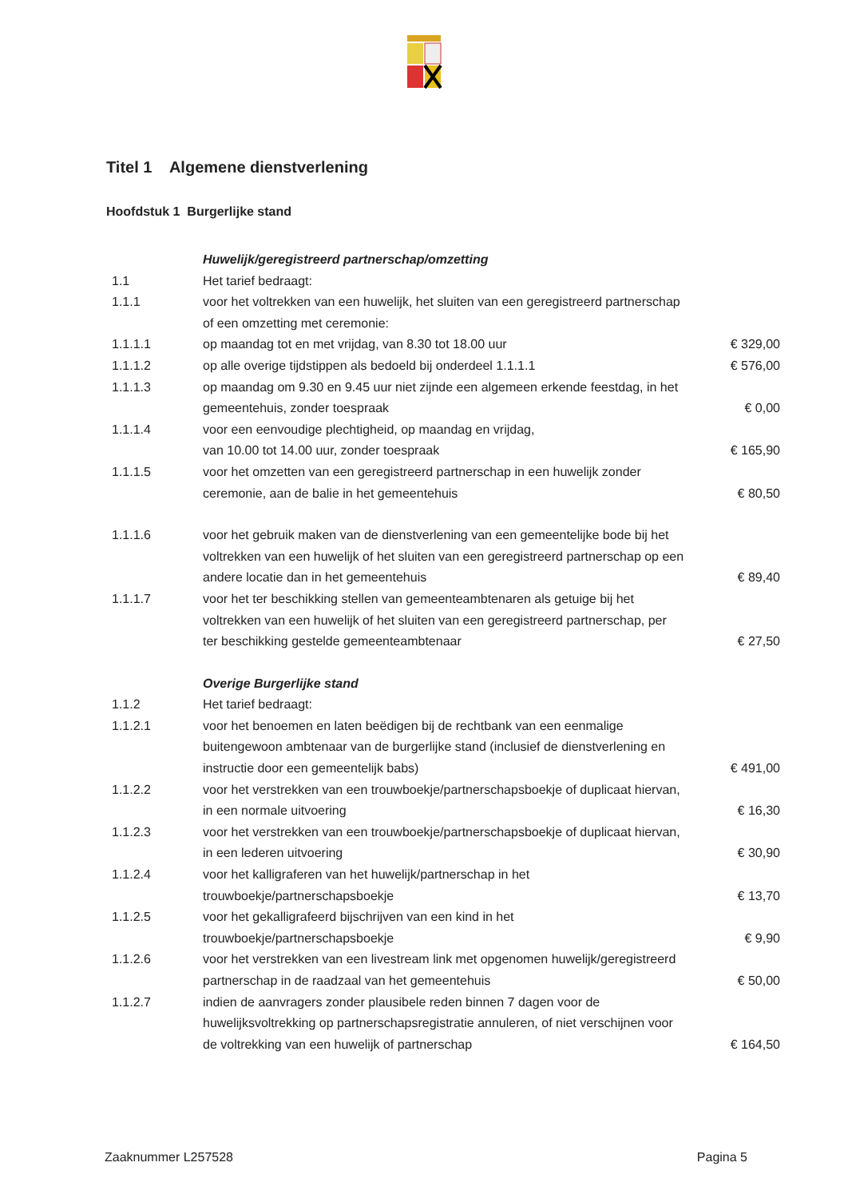Titel 1 Algemene dienstverlening
Hoofdstuk 1 Burgerlijke stand
| | Huwelijk/geregistreerd partnerschap/omzetting | |
| 1.1 | Het tarief bedraagt: | |
| 1.1.1 | voor het voltrekken van een huwelijk, het sluiten van een geregistreerd partnerschap of een omzetting met ceremonie: | |
| 1.1.1.1 | op maandag tot en met vrijdag, van 8.30 tot 18.00 uur | € 329,00 |
| 1.1.1.2 | op alle overige tijdstippen als bedoeld bij onderdeel 1.1.1.1 | € 576,00 |
| 1.1.1.3 | op maandag om 9.30 en 9.45 uur niet zijnde een algemeen erkende feestdag, in het gemeentehuis, zonder toespraak | € 0,00 |
| 1.1.1.4 | voor een eenvoudige plechtigheid, op maandag en vrijdag, van 10.00 tot 14.00 uur, zonder toespraak | € 165,90 |
| 1.1.1.5 | voor het omzetten van een geregistreerd partnerschap in een huwelijk zonder ceremonie, aan de balie in het gemeentehuis | € 80,50 |
| 1.1.1.6 | voor het gebruik maken van de dienstverlening van een gemeentelijke bode bij het voltrekken van een huwelijk of het sluiten van een geregistreerd partnerschap op een andere locatie dan in het gemeentehuis | € 89,40 |
| 1.1.1.7 | voor het ter beschikking stellen van gemeenteambtenaren als getuige bij het voltrekken van een huwelijk of het sluiten van een geregistreerd partnerschap, per ter beschikking gestelde gemeenteambtenaar | € 27,50 |
| | Overige Burgerlijke stand | |
| 1.1.2 | Het tarief bedraagt: | |
| 1.1.2.1 | voor het benoemen en laten beëdigen bij de rechtbank van een eenmalige buitengewoon ambtenaar van de burgerlijke stand (inclusief de dienstverlening en instructie door een gemeentelijk babs) | € 491,00 |
| 1.1.2.2 | voor het verstrekken van een trouwboekje/partnerschapsboekje of duplicaat hiervan, in een normale uitvoering | € 16,30 |
| 1.1.2.3 | voor het verstrekken van een trouwboekje/partnerschapsboekje of duplicaat hiervan, in een lederen uitvoering | € 30,90 |
| 1.1.2.4 | voor het kalligraferen van het huwelijk/partnerschap in het trouwboekje/partnerschapsboekje | € 13,70 |
| 1.1.2.5 | voor het gekalligrafeerd bijschrijven van een kind in het trouwboekje/partnerschapsboekje | € 9,90 |
| 1.1.2.6 | voor het verstrekken van een livestream link met opgenomen huwelijk/geregistreerd partnerschap in de raadzaal van het gemeentehuis | € 50,00 |
| 1.1.2.7 | indien de aanvragers zonder plausibele reden binnen 7 dagen voor de huwelijksvoltrekking op partnerschapsregistratie annuleren, of niet verschijnen voor de voltrekking van een huwelijk of partnerschap | € 164,50 |
Zaaknummer L257528 Pagina 5